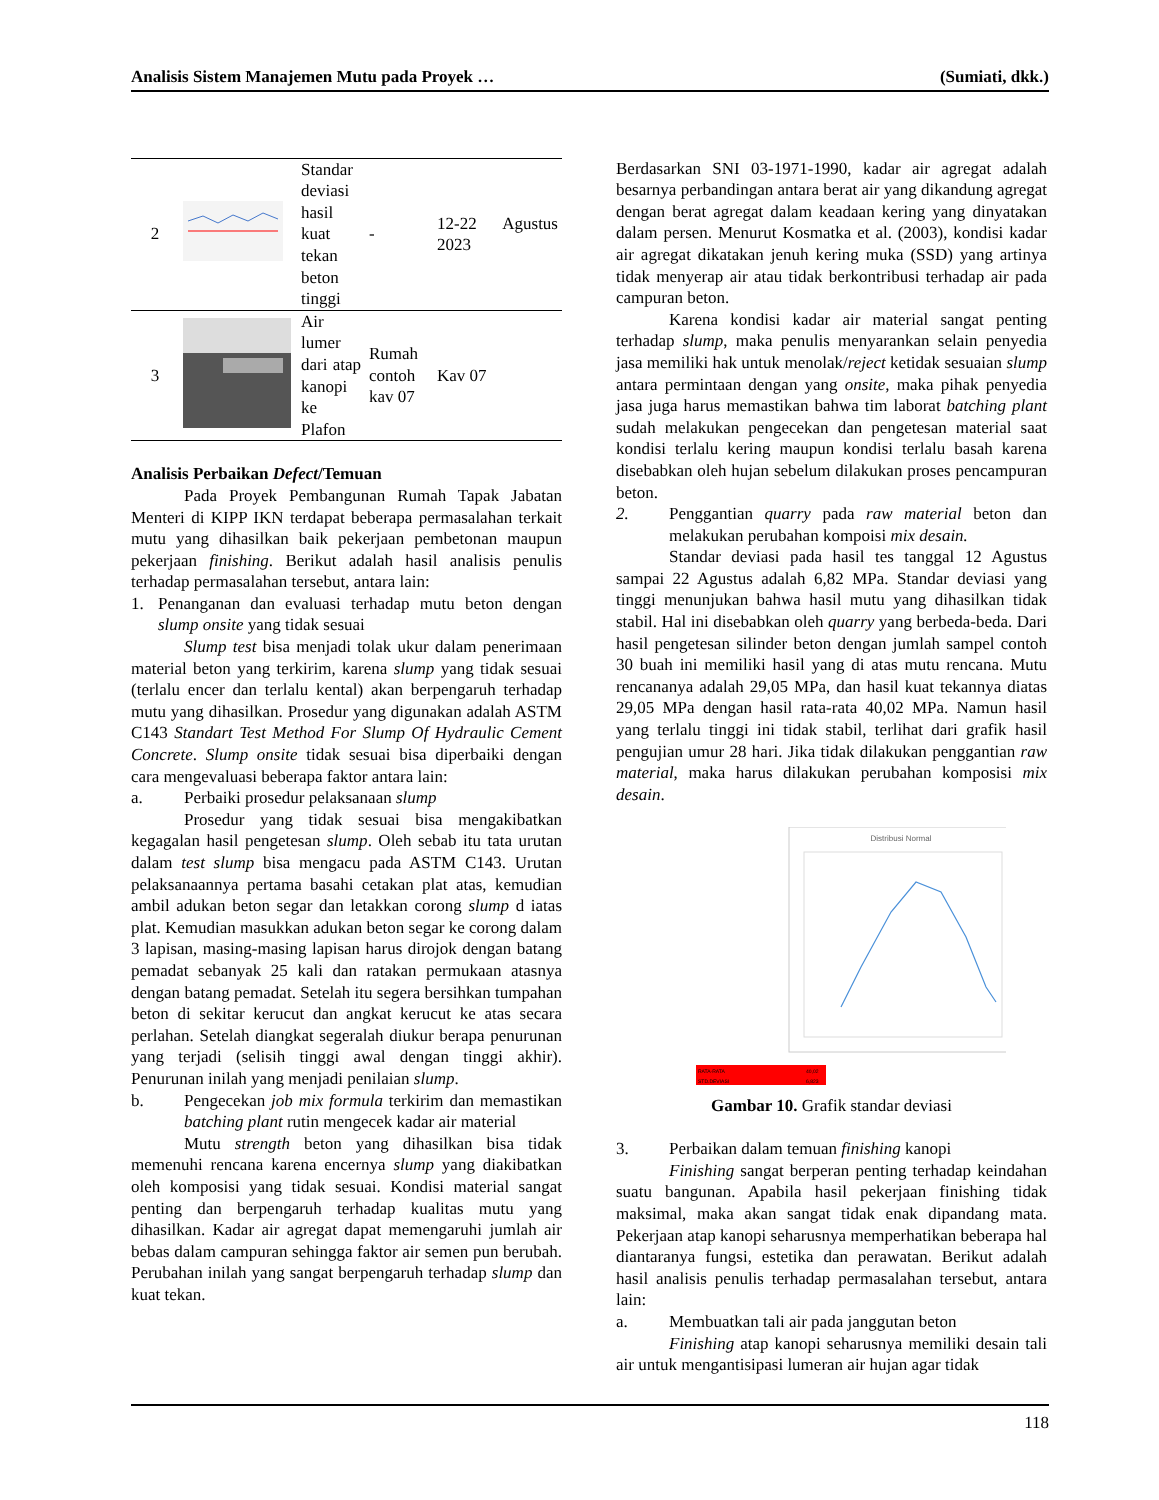Analisis Sistem Manajemen Mutu pada Proyek … (Sumiati, dkk.)
| 2 | | Standar deviasi hasil kuat tekan beton tinggi | - | 12-22 Agustus 2023 |
| 3 | | Air lumer dari atap kanopi ke Plafon | Rumah contoh kav 07 | Kav 07 |
Analisis Perbaikan Defect/Temuan
Pada Proyek Pembangunan Rumah Tapak Jabatan Menteri di KIPP IKN terdapat beberapa permasalahan terkait mutu yang dihasilkan baik pekerjaan pembetonan maupun pekerjaan finishing. Berikut adalah hasil analisis penulis terhadap permasalahan tersebut, antara lain:
1. Penanganan dan evaluasi terhadap mutu beton dengan slump onsite yang tidak sesuai
Slump test bisa menjadi tolak ukur dalam penerimaan material beton yang terkirim, karena slump yang tidak sesuai (terlalu encer dan terlalu kental) akan berpengaruh terhadap mutu yang dihasilkan. Prosedur yang digunakan adalah ASTM C143 Standart Test Method For Slump Of Hydraulic Cement Concrete. Slump onsite tidak sesuai bisa diperbaiki dengan cara mengevaluasi beberapa faktor antara lain:
a. Perbaiki prosedur pelaksanaan slump
Prosedur yang tidak sesuai bisa mengakibatkan kegagalan hasil pengetesan slump. Oleh sebab itu tata urutan dalam test slump bisa mengacu pada ASTM C143. Urutan pelaksanaannya pertama basahi cetakan plat atas, kemudian ambil adukan beton segar dan letakkan corong slump d iatas plat. Kemudian masukkan adukan beton segar ke corong dalam 3 lapisan, masing-masing lapisan harus dirojok dengan batang pemadat sebanyak 25 kali dan ratakan permukaan atasnya dengan batang pemadat. Setelah itu segera bersihkan tumpahan beton di sekitar kerucut dan angkat kerucut ke atas secara perlahan. Setelah diangkat segeralah diukur berapa penurunan yang terjadi (selisih tinggi awal dengan tinggi akhir). Penurunan inilah yang menjadi penilaian slump.
b. Pengecekan job mix formula terkirim dan memastikan batching plant rutin mengecek kadar air material
Mutu strength beton yang dihasilkan bisa tidak memenuhi rencana karena encernya slump yang diakibatkan oleh komposisi yang tidak sesuai. Kondisi material sangat penting dan berpengaruh terhadap kualitas mutu yang dihasilkan. Kadar air agregat dapat memengaruhi jumlah air bebas dalam campuran sehingga faktor air semen pun berubah. Perubahan inilah yang sangat berpengaruh terhadap slump dan kuat tekan.
Berdasarkan SNI 03-1971-1990, kadar air agregat adalah besarnya perbandingan antara berat air yang dikandung agregat dengan berat agregat dalam keadaan kering yang dinyatakan dalam persen. Menurut Kosmatka et al. (2003), kondisi kadar air agregat dikatakan jenuh kering muka (SSD) yang artinya tidak menyerap air atau tidak berkontribusi terhadap air pada campuran beton.
Karena kondisi kadar air material sangat penting terhadap slump, maka penulis menyarankan selain penyedia jasa memiliki hak untuk menolak/reject ketidak sesuaian slump antara permintaan dengan yang onsite, maka pihak penyedia jasa juga harus memastikan bahwa tim laborat batching plant sudah melakukan pengecekan dan pengetesan material saat kondisi terlalu kering maupun kondisi terlalu basah karena disebabkan oleh hujan sebelum dilakukan proses pencampuran beton.
2. Penggantian quarry pada raw material beton dan melakukan perubahan kompoisi mix desain.
Standar deviasi pada hasil tes tanggal 12 Agustus sampai 22 Agustus adalah 6,82 MPa. Standar deviasi yang tinggi menunjukan bahwa hasil mutu yang dihasilkan tidak stabil. Hal ini disebabkan oleh quarry yang berbeda-beda. Dari hasil pengetesan silinder beton dengan jumlah sampel contoh 30 buah ini memiliki hasil yang di atas mutu rencana. Mutu rencananya adalah 29,05 MPa, dan hasil kuat tekannya diatas 29,05 MPa dengan hasil rata-rata 40,02 MPa. Namun hasil yang terlalu tinggi ini tidak stabil, terlihat dari grafik hasil pengujian umur 28 hari. Jika tidak dilakukan penggantian raw material, maka harus dilakukan perubahan komposisi mix desain.
Distribusi Normal
RATA-RATA
40,02
STD.DEVIASI
6,823
Gambar 10. Grafik standar deviasi
3. Perbaikan dalam temuan finishing kanopi
Finishing sangat berperan penting terhadap keindahan suatu bangunan. Apabila hasil pekerjaan finishing tidak maksimal, maka akan sangat tidak enak dipandang mata. Pekerjaan atap kanopi seharusnya memperhatikan beberapa hal diantaranya fungsi, estetika dan perawatan. Berikut adalah hasil analisis penulis terhadap permasalahan tersebut, antara lain:
a. Membuatkan tali air pada janggutan beton
Finishing atap kanopi seharusnya memiliki desain tali air untuk mengantisipasi lumeran air hujan agar tidak
118